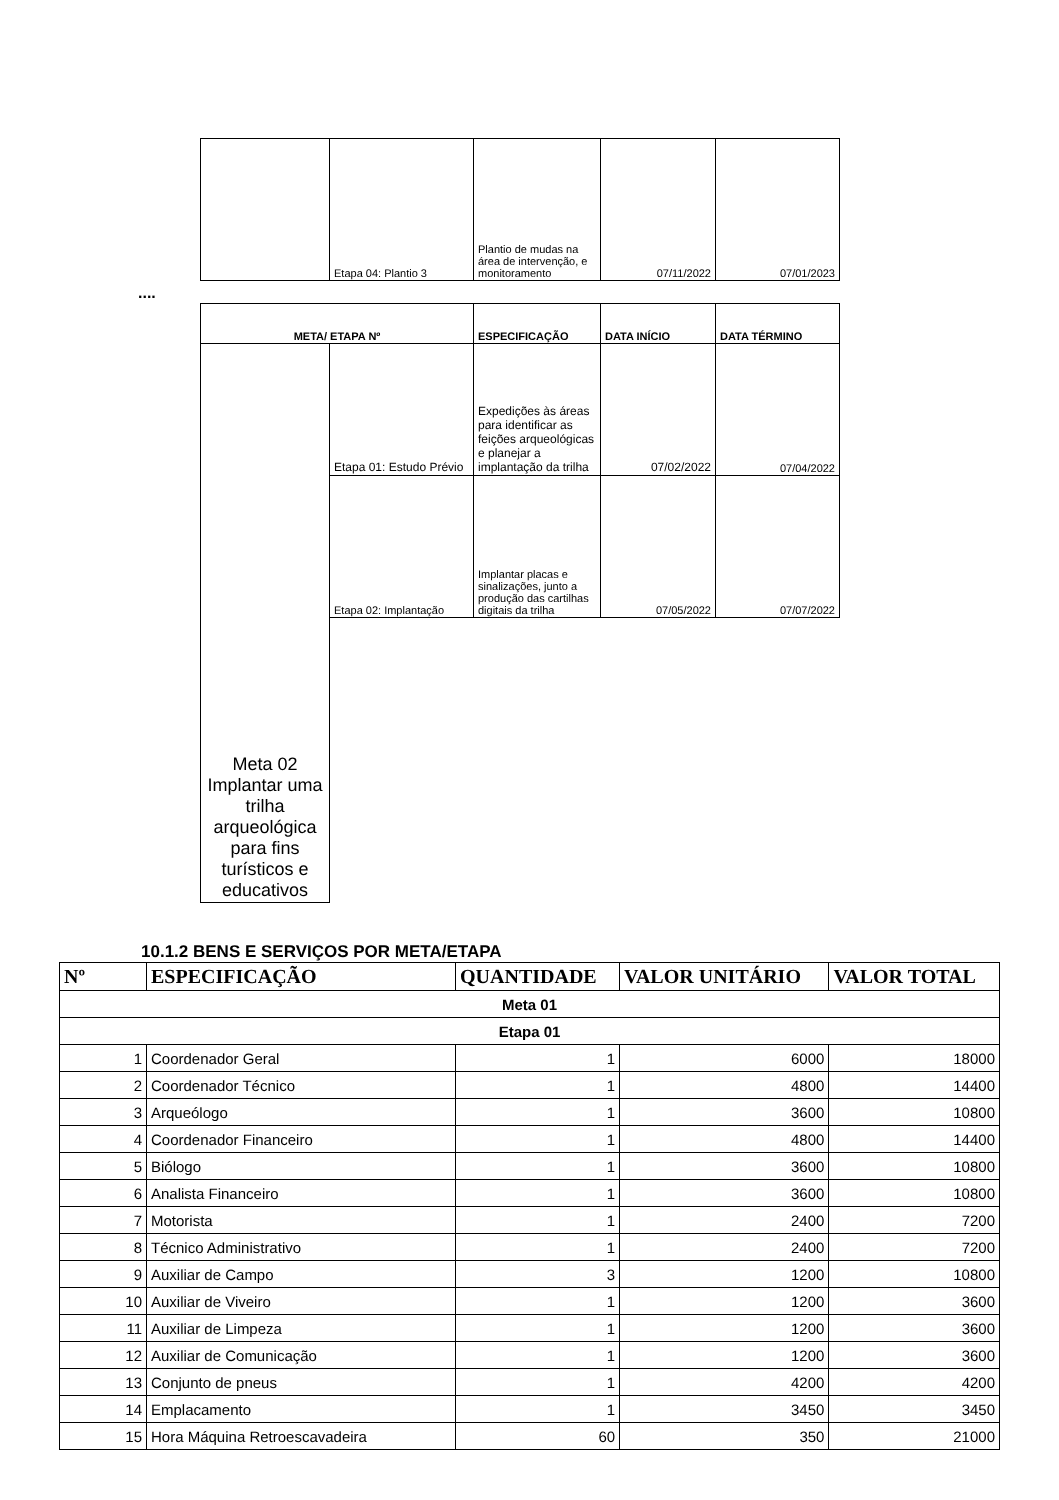| | Etapa 04: Plantio 3 | Plantio de mudas na área de intervenção, e monitoramento | 07/11/2022 | 07/01/2023 |
....
| META/ ETAPA Nº | | ESPECIFICAÇÃO | DATA INÍCIO | DATA TÉRMINO |
| --- | --- | --- | --- | --- |
| Meta 02 Implantar uma trilha arqueológica para fins turísticos e educativos | Etapa 01: Estudo Prévio | Expedições às áreas para identificar as feições arqueológicas e planejar a implantação da trilha | 07/02/2022 | 07/04/2022 |
| | Etapa 02: Implantação | Implantar placas e sinalizações, junto a produção das cartilhas digitais da trilha | 07/05/2022 | 07/07/2022 |
10.1.2 BENS E SERVIÇOS POR META/ETAPA
| Nº | ESPECIFICAÇÃO | QUANTIDADE | VALOR UNITÁRIO | VALOR TOTAL |
| --- | --- | --- | --- | --- |
| Meta 01 | | | | |
| Etapa 01 | | | | |
| 1 | Coordenador Geral | 1 | 6000 | 18000 |
| 2 | Coordenador Técnico | 1 | 4800 | 14400 |
| 3 | Arqueólogo | 1 | 3600 | 10800 |
| 4 | Coordenador Financeiro | 1 | 4800 | 14400 |
| 5 | Biólogo | 1 | 3600 | 10800 |
| 6 | Analista Financeiro | 1 | 3600 | 10800 |
| 7 | Motorista | 1 | 2400 | 7200 |
| 8 | Técnico Administrativo | 1 | 2400 | 7200 |
| 9 | Auxiliar de Campo | 3 | 1200 | 10800 |
| 10 | Auxiliar de Viveiro | 1 | 1200 | 3600 |
| 11 | Auxiliar de Limpeza | 1 | 1200 | 3600 |
| 12 | Auxiliar de Comunicação | 1 | 1200 | 3600 |
| 13 | Conjunto de pneus | 1 | 4200 | 4200 |
| 14 | Emplacamento | 1 | 3450 | 3450 |
| 15 | Hora Máquina Retroescavadeira | 60 | 350 | 21000 |